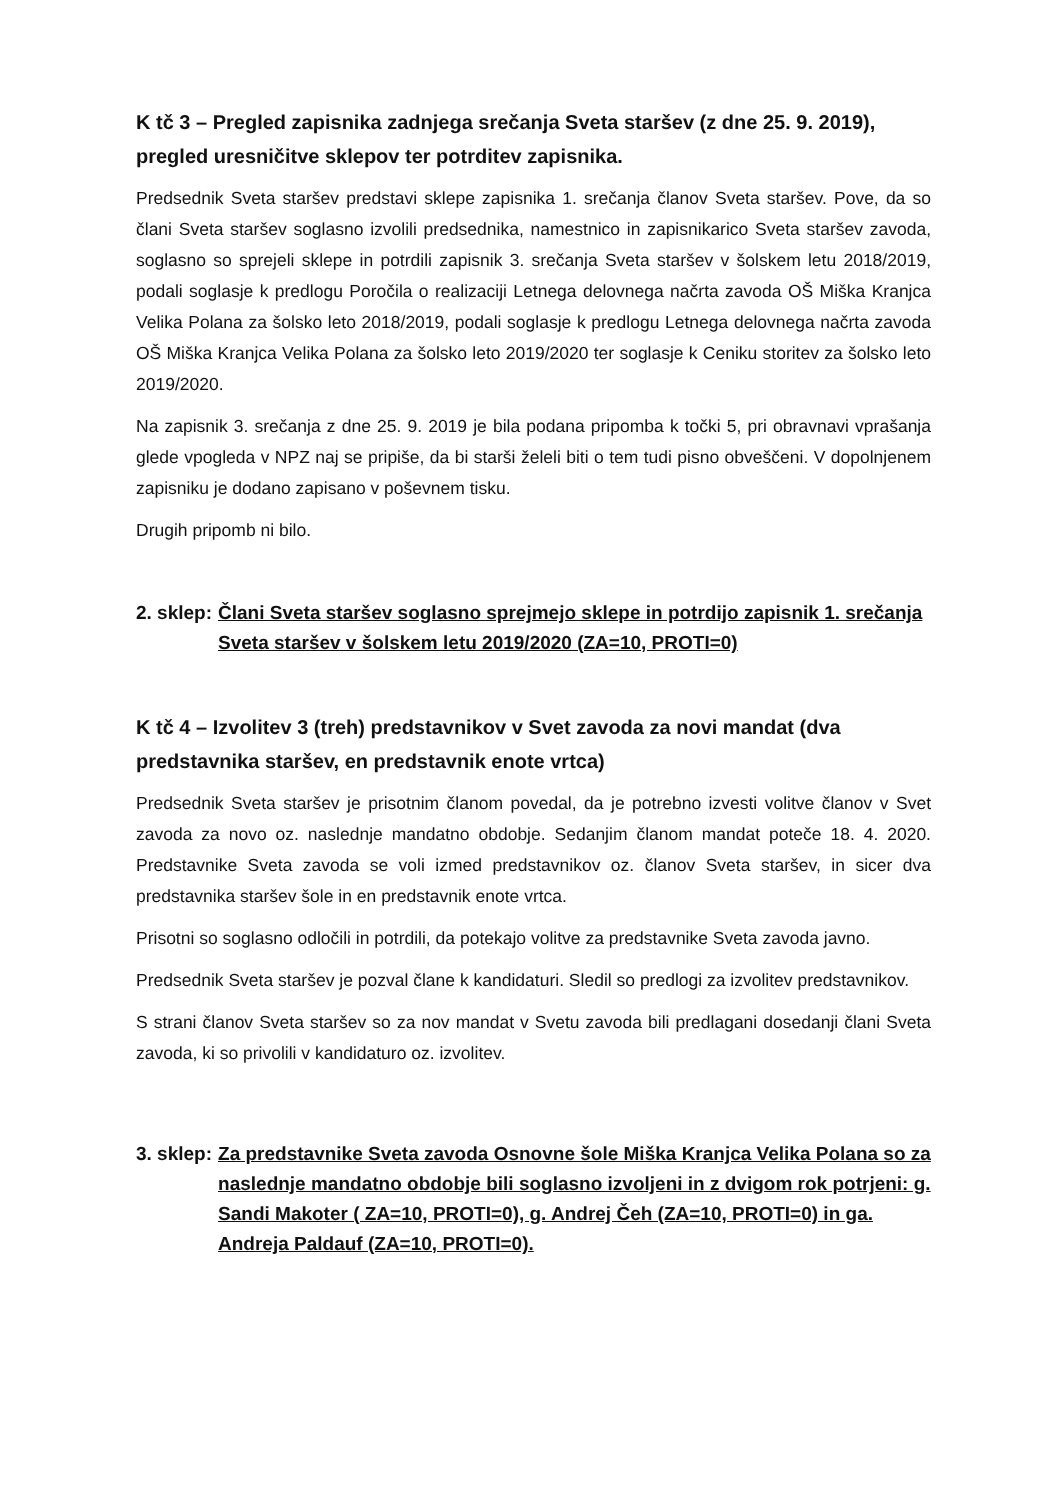K tč 3 – Pregled zapisnika zadnjega srečanja Sveta staršev (z dne 25. 9. 2019), pregled uresničitve sklepov ter potrditev zapisnika.
Predsednik Sveta staršev predstavi sklepe zapisnika 1. srečanja članov Sveta staršev. Pove, da so člani Sveta staršev soglasno izvolili predsednika, namestnico in zapisnikarico Sveta staršev zavoda, soglasno so sprejeli sklepe in potrdili zapisnik 3. srečanja Sveta staršev v šolskem letu 2018/2019, podali soglasje k predlogu Poročila o realizaciji Letnega delovnega načrta zavoda OŠ Miška Kranjca Velika Polana za šolsko leto 2018/2019, podali soglasje k predlogu Letnega delovnega načrta zavoda OŠ Miška Kranjca Velika Polana za šolsko leto 2019/2020 ter soglasje k Ceniku storitev za šolsko leto 2019/2020.
Na zapisnik 3. srečanja z dne 25. 9. 2019 je bila podana pripomba k točki 5, pri obravnavi vprašanja glede vpogleda v NPZ naj se pripiše, da bi starši želeli biti o tem tudi pisno obveščeni. V dopolnjenem zapisniku je dodano zapisano v poševnem tisku.
Drugih pripomb ni bilo.
2. sklep: Člani Sveta staršev soglasno sprejmejo sklepe in potrdijo zapisnik 1. srečanja Sveta staršev v šolskem letu 2019/2020 (ZA=10, PROTI=0)
K tč 4 – Izvolitev 3 (treh) predstavnikov v Svet zavoda za novi mandat (dva predstavnika staršev, en predstavnik enote vrtca)
Predsednik Sveta staršev je prisotnim članom povedal, da je potrebno izvesti volitve članov v Svet zavoda za novo oz. naslednje mandatno obdobje. Sedanjim članom mandat poteče 18. 4. 2020. Predstavnike Sveta zavoda se voli izmed predstavnikov oz. članov Sveta staršev, in sicer dva predstavnika staršev šole in en predstavnik enote vrtca.
Prisotni so soglasno odločili in potrdili, da potekajo volitve za predstavnike Sveta zavoda javno.
Predsednik Sveta staršev je pozval člane k kandidaturi. Sledil so predlogi za izvolitev predstavnikov.
S strani članov Sveta staršev so za nov mandat v Svetu zavoda bili predlagani dosedanji člani Sveta zavoda, ki so privolili v kandidaturo oz. izvolitev.
3. sklep: Za predstavnike Sveta zavoda Osnovne šole Miška Kranjca Velika Polana so za naslednje mandatno obdobje bili soglasno izvoljeni in z dvigom rok potrjeni: g. Sandi Makoter ( ZA=10, PROTI=0), g. Andrej Čeh (ZA=10, PROTI=0) in ga. Andreja Paldauf (ZA=10, PROTI=0).